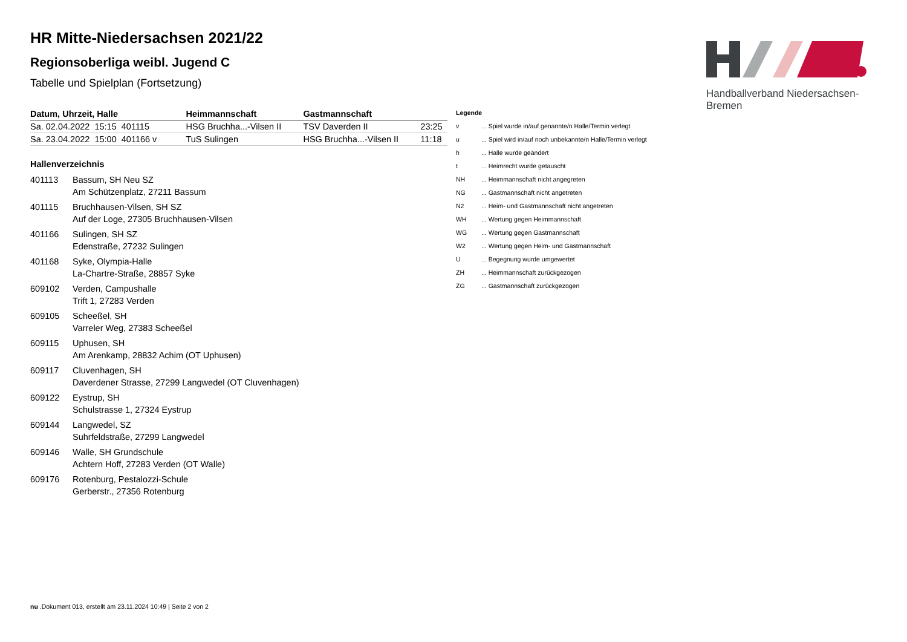Handballverband Niedersachsen-Bremen
HR Mitte-Niedersachsen 2021/22
Regionsoberliga weibl. Jugend C
Tabelle und Spielplan (Fortsetzung)
| Datum, Uhrzeit, Halle | Heimmannschaft | Gastmannschaft | |
| --- | --- | --- | --- |
| Sa. 02.04.2022 15:15 401115 | HSG Bruchha...-Vilsen II | TSV Daverden II | 23:25 |
| Sa. 23.04.2022 15:00 401166 v | TuS Sulingen | HSG Bruchha...-Vilsen II | 11:18 |
Hallenverzeichnis
401113 Bassum, SH Neu SZ
Am Schützenplatz, 27211 Bassum
401115 Bruchhausen-Vilsen, SH SZ
Auf der Loge, 27305 Bruchhausen-Vilsen
401166 Sulingen, SH SZ
Edenstraße, 27232 Sulingen
401168 Syke, Olympia-Halle
La-Chartre-Straße, 28857 Syke
609102 Verden, Campushalle
Trift 1, 27283 Verden
609105 Scheeßel, SH
Varreler Weg, 27383 Scheeßel
609115 Uphusen, SH
Am Arenkamp, 28832 Achim (OT Uphusen)
609117 Cluvenhagen, SH
Daverdener Strasse, 27299 Langwedel (OT Cluvenhagen)
609122 Eystrup, SH
Schulstrasse 1, 27324 Eystrup
609144 Langwedel, SZ
Suhrfeldstraße, 27299 Langwedel
609146 Walle, SH Grundschule
Achtern Hoff, 27283 Verden (OT Walle)
609176 Rotenburg, Pestalozzi-Schule
Gerberstr., 27356 Rotenburg
| Legende | |
| v | ... Spiel wurde in/auf genannte/n Halle/Termin verlegt |
| u | ... Spiel wird in/auf noch unbekannte/n Halle/Termin verlegt |
| h | ... Halle wurde geändert |
| t | ... Heimrecht wurde getauscht |
| NH | ... Heimmannschaft nicht angegreten |
| NG | ... Gastmannschaft nicht angetreten |
| N2 | ... Heim- und Gastmannschaft nicht angetreten |
| WH | ... Wertung gegen Heimmannschaft |
| WG | ... Wertung gegen Gastmannschaft |
| W2 | ... Wertung gegen Heim- und Gastmannschaft |
| U | ... Begegnung wurde umgewertet |
| ZH | ... Heimmannschaft zurückgezogen |
| ZG | ... Gastmannschaft zurückgezogen |
nu .Dokument 013, erstellt am 23.11.2024 10:49 | Seite 2 von 2